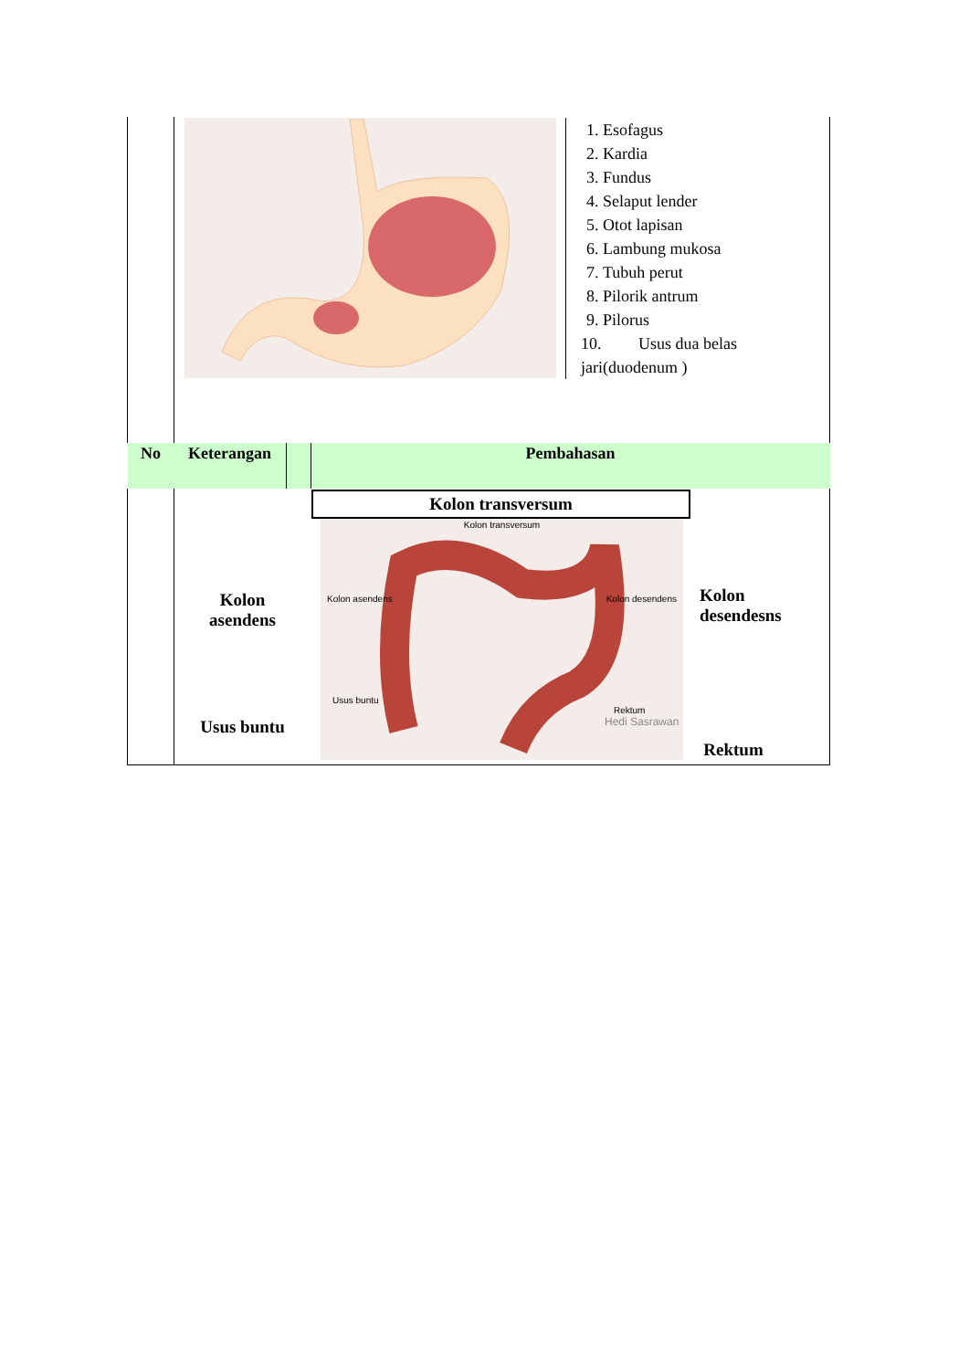| | 1. Esofagus 2. Kardia 3. Fundus 4. Selaput lender 5. Otot lapisan 6. Lambung mukosa 7. Tubuh perut 8. Pilorik antrum 9. Pilorus 10. Usus dua belas jari(duodenum ) | | |
| No | Keterangan | | Pembahasan |
| | Kolon asendens Usus buntu | | Kolon transversum Kolon transversum Kolon asendens Kolon desendens Usus buntu Rektum Hedi Sasrawan Kolon desendesns Rektum |